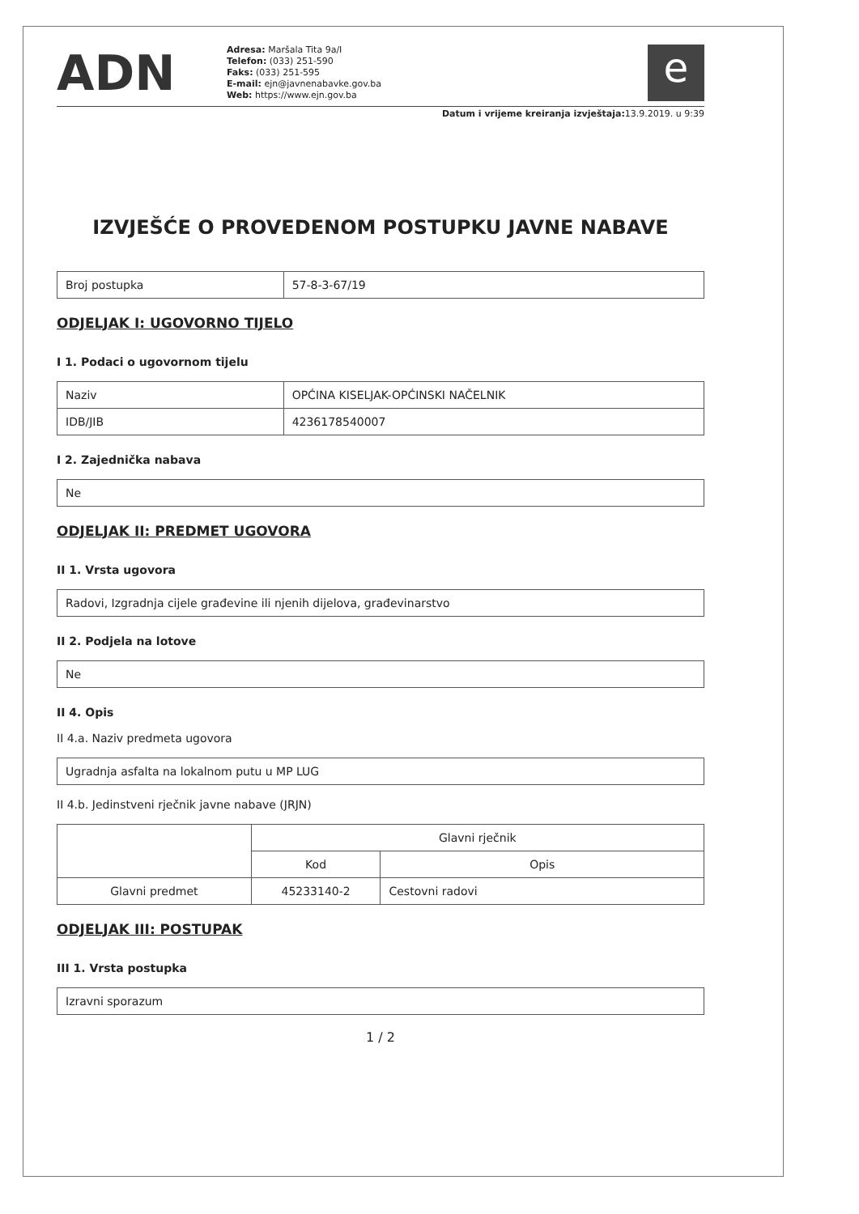ADN
Adresa: Maršala Tita 9a/I
Telefon: (033) 251-590
Faks: (033) 251-595
E-mail: ejn@javnenabavke.gov.ba
Web: https://www.ejn.gov.ba
e
Datum i vrijeme kreiranja izvještaja: 13.9.2019. u 9:39
IZVJEŠĆE O PROVEDENOM POSTUPKU JAVNE NABAVE
| Broj postupka | 57-8-3-67/19 |
ODJELJAK I: UGOVORNO TIJELO
I 1. Podaci o ugovornom tijelu
| Naziv | OPĆINA KISELJAK-OPĆINSKI NAČELNIK |
| IDB/JIB | 4236178540007 |
I 2. Zajednička nabava
| Ne |
ODJELJAK II: PREDMET UGOVORA
II 1. Vrsta ugovora
| Radovi, Izgradnja cijele građevine ili njenih dijelova, građevinarstvo |
II 2. Podjela na lotove
| Ne |
II 4. Opis
II 4.a. Naziv predmeta ugovora
| Ugradnja asfalta na lokalnom putu u MP LUG |
II 4.b. Jedinstveni rječnik javne nabave (JRJN)
| | Glavni rječnik | |
| | Kod | Opis |
| Glavni predmet | 45233140-2 | Cestovni radovi |
ODJELJAK III: POSTUPAK
III 1. Vrsta postupka
| Izravni sporazum |
1 / 2